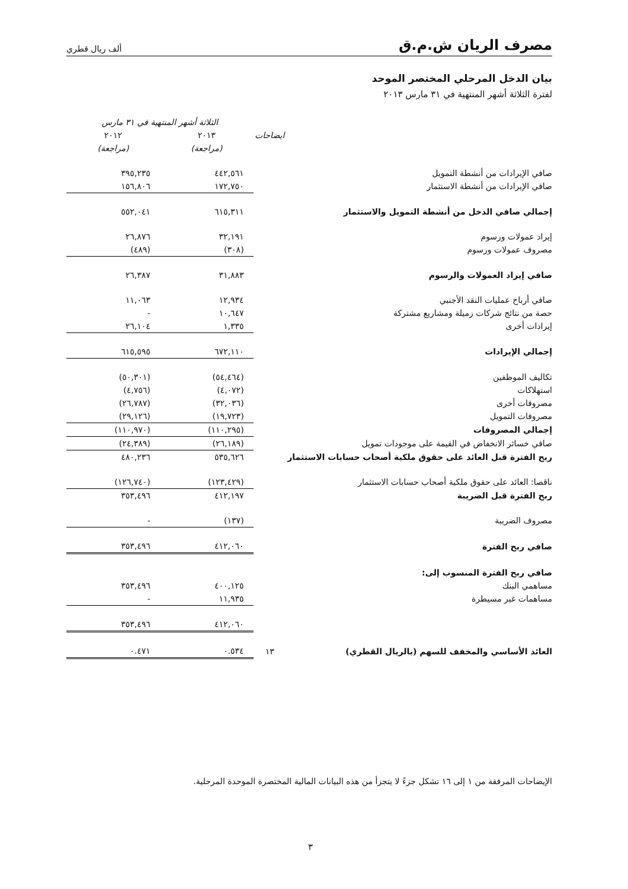مصرف الريان ش.م.ق
ألف ريال قطري
بيان الدخل المرحلي المختصر الموحد
لفترة الثلاثة أشهر المنتهية في ٣١ مارس ٢٠١٣
| | | الثلاثة أشهر المنتهية في ٣١ مارس | |
| --- | --- | --- | --- |
| | ايضاحات | ٢٠١٣ | ٢٠١٢ |
| | | (مراجعة) | (مراجعة) |
| صافي الإيرادات من أنشطة التمويل | | ٤٤٢,٥٦١ | ٣٩٥,٢٣٥ |
| صافي الإيرادات من أنشطة الاستثمار | | ١٧٢,٧٥٠ | ١٥٦,٨٠٦ |
| إجمالي صافي الدخل من أنشطة التمويل والاستثمار | | ٦١٥,٣١١ | ٥٥٢,٠٤١ |
| إيراد عمولات ورسوم | | ٣٢,١٩١ | ٢٦,٨٧٦ |
| مصروف عمولات ورسوم | | (٣٠٨) | (٤٨٩) |
| صافي إيراد العمولات والرسوم | | ٣١,٨٨٣ | ٢٦,٣٨٧ |
| صافي أرباح عمليات النقد الأجنبي | | ١٢,٩٣٤ | ١١,٠٦٣ |
| حصة من نتائج شركات زميلة ومشاريع مشتركة | | ١٠,٦٤٧ | - |
| إيرادات أخرى | | ١,٣٣٥ | ٢٦,١٠٤ |
| إجمالي الإيرادات | | ٦٧٢,١١٠ | ٦١٥,٥٩٥ |
| تكاليف الموظفين | | (٥٤,٤٦٤) | (٥٠,٣٠١) |
| استهلاكات | | (٤,٠٧٢) | (٤,٧٥٦) |
| مصروفات أخرى | | (٣٢,٠٣٦) | (٢٦,٧٨٧) |
| مصروفات التمويل | | (١٩,٧٢٣) | (٢٩,١٢٦) |
| إجمالي المصروفات | | (١١٠,٢٩٥) | (١١٠,٩٧٠) |
| صافي خسائر الانخفاض في القيمة على موجودات تمويل | | (٢٦,١٨٩) | (٢٤,٣٨٩) |
| ربح الفترة قبل العائد على حقوق ملكية أصحاب حسابات الاستثمار | | ٥٣٥,٦٢٦ | ٤٨٠,٢٣٦ |
| ناقصا: العائد على حقوق ملكية أصحاب حسابات الاستثمار | | (١٢٣,٤٢٩) | (١٢٦,٧٤٠) |
| ربح الفترة قبل الضريبة | | ٤١٢,١٩٧ | ٣٥٣,٤٩٦ |
| مصروف الضريبة | | (١٣٧) | - |
| صافي ربح الفترة | | ٤١٢,٠٦٠ | ٣٥٣,٤٩٦ |
| صافي ربح الفترة المنسوب إلى: | | | |
| مساهمي البنك | | ٤٠٠,١٢٥ | ٣٥٣,٤٩٦ |
| مساهمات غير مسيطرة | | ١١,٩٣٥ | - |
| | | ٤١٢,٠٦٠ | ٣٥٣,٤٩٦ |
| العائد الأساسي والمخفف للسهم (بالريال القطري) | ١٣ | ٠.٥٣٤ | ٠.٤٧١ |
الإيضاحات المرفقة من ١ إلى ١٦ تشكل جزءً لا يتجزأ من هذه البيانات المالية المختصرة الموحدة المرحلية.
٣